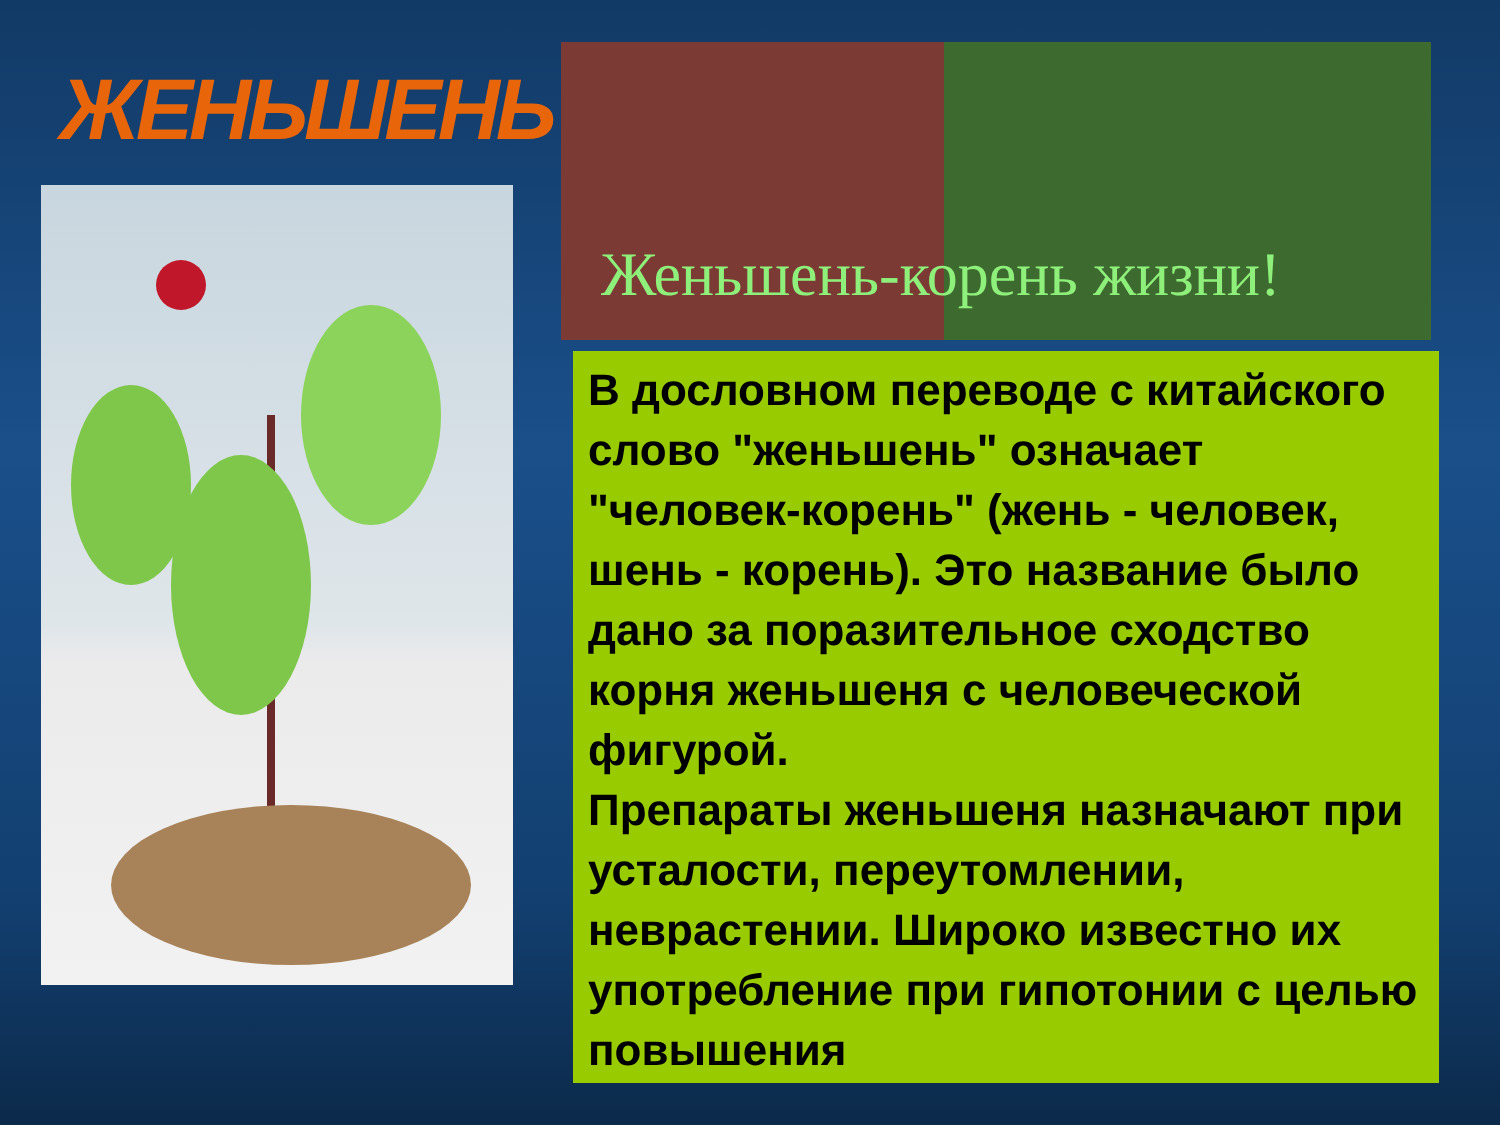ЖЕНЬШЕНЬ
Женьшень-корень жизни!
В дословном переводе с китайского слово "женьшень" означает "человек-корень" (жень - человек, шень - корень). Это название было дано за поразительное сходство корня женьшеня с человеческой фигурой.
Препараты женьшеня назначают при усталости, переутомлении, неврастении. Широко известно их употребление при гипотонии с целью повышения